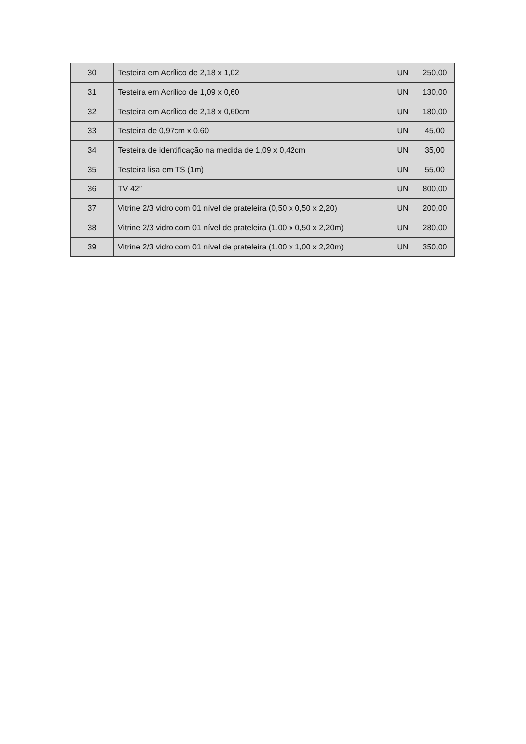| 30 | Testeira em Acrílico de 2,18 x 1,02 | UN | 250,00 |
| 31 | Testeira em Acrílico de 1,09 x 0,60 | UN | 130,00 |
| 32 | Testeira em Acrílico de 2,18 x 0,60cm | UN | 180,00 |
| 33 | Testeira de 0,97cm x 0,60 | UN | 45,00 |
| 34 | Testeira de identificação na medida de 1,09 x 0,42cm | UN | 35,00 |
| 35 | Testeira lisa em TS (1m) | UN | 55,00 |
| 36 | TV 42” | UN | 800,00 |
| 37 | Vitrine 2/3 vidro com 01 nível de prateleira (0,50 x 0,50 x 2,20) | UN | 200,00 |
| 38 | Vitrine 2/3 vidro com 01 nível de prateleira (1,00 x 0,50 x 2,20m) | UN | 280,00 |
| 39 | Vitrine 2/3 vidro com 01 nível de prateleira (1,00 x 1,00 x 2,20m) | UN | 350,00 |